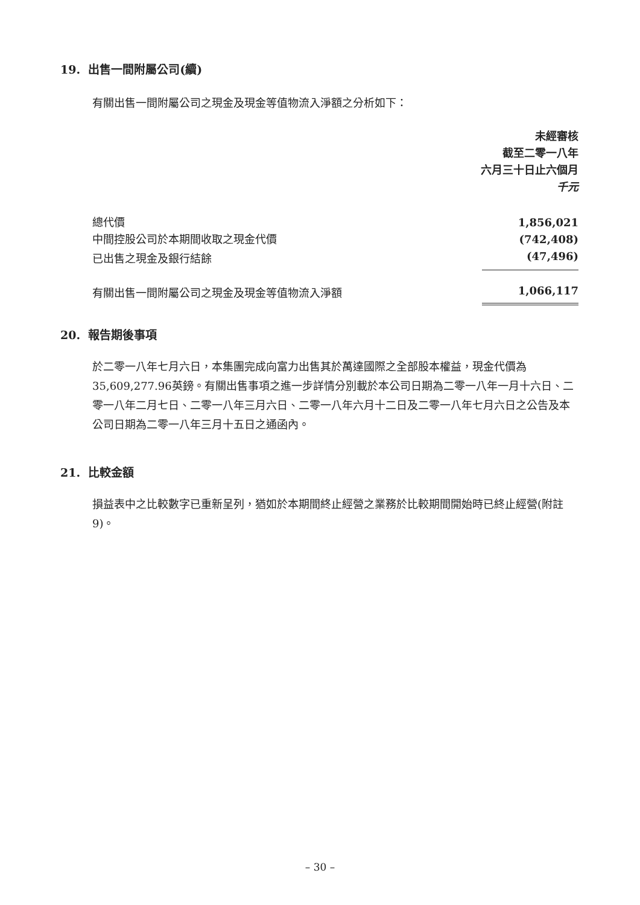19. 出售一間附屬公司(續)
有關出售一間附屬公司之現金及現金等值物流入淨額之分析如下：
未經審核
截至二零一八年
六月三十日止六個月
千元
| 總代價 | 1,856,021 |
| 中間控股公司於本期間收取之現金代價 | (742,408) |
| 已出售之現金及銀行結餘 | (47,496) |
| 有關出售一間附屬公司之現金及現金等值物流入淨額 | 1,066,117 |
20. 報告期後事項
於二零一八年七月六日，本集團完成向富力出售其於萬達國際之全部股本權益，現金代價為35,609,277.96英鎊。有關出售事項之進一步詳情分別載於本公司日期為二零一八年一月十六日、二零一八年二月七日、二零一八年三月六日、二零一八年六月十二日及二零一八年七月六日之公告及本公司日期為二零一八年三月十五日之通函內。
21. 比較金額
損益表中之比較數字已重新呈列，猶如於本期間終止經營之業務於比較期間開始時已終止經營(附註9)。
– 30 –